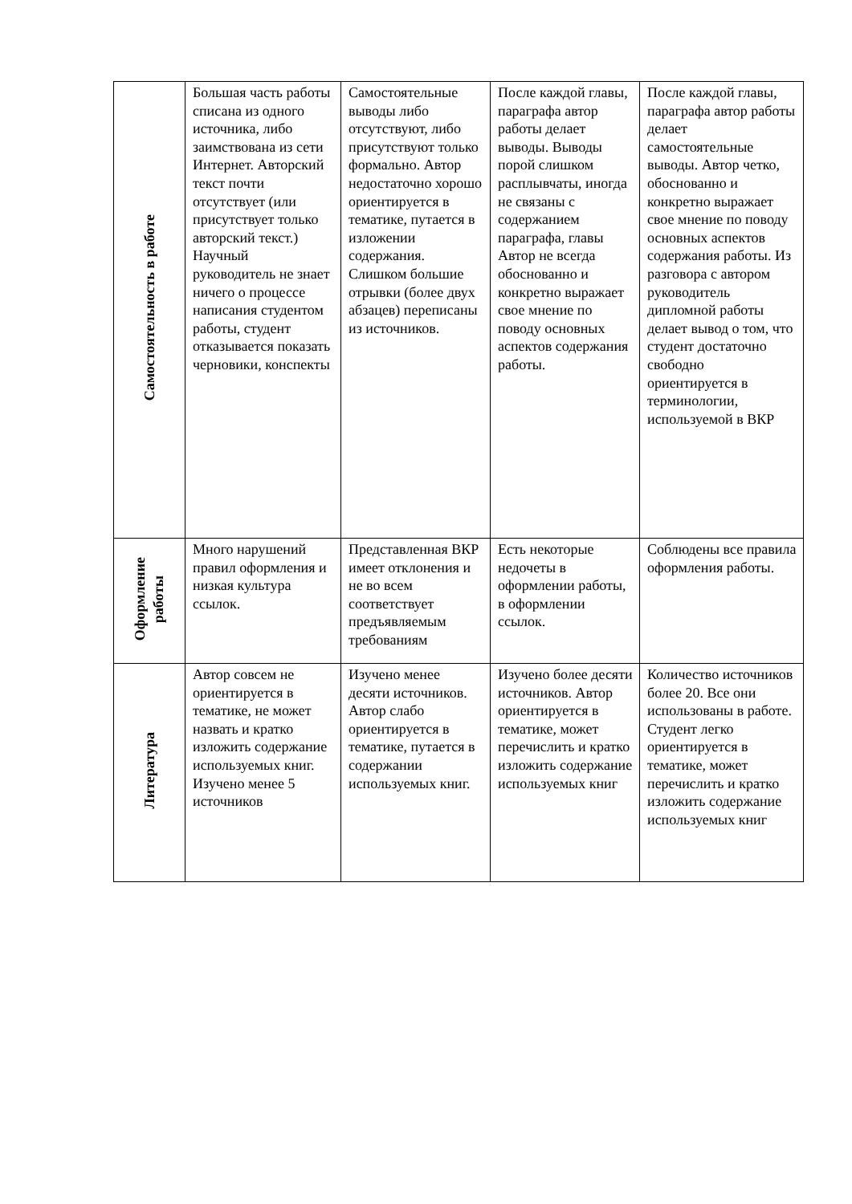| Самостоятельность в работе | Большая часть работы списана из одного источника, либо заимствована из сети Интернет. Авторский текст почти отсутствует (или присутствует только авторский текст.) Научный руководитель не знает ничего о процессе написания студентом работы, студент отказывается показать черновики, конспекты | Самостоятельные выводы либо отсутствуют, либо присутствуют только формально. Автор недостаточно хорошо ориентируется в тематике, путается в изложении содержания. Слишком большие отрывки (более двух абзацев) переписаны из источников. | После каждой главы, параграфа автор работы делает выводы. Выводы порой слишком расплывчаты, иногда не связаны с содержанием параграфа, главы Автор не всегда обоснованно и конкретно выражает свое мнение по поводу основных аспектов содержания работы. | После каждой главы, параграфа автор работы делает самостоятельные выводы. Автор четко, обоснованно и конкретно выражает свое мнение по поводу основных аспектов содержания работы. Из разговора с автором руководитель дипломной работы делает вывод о том, что студент достаточно свободно ориентируется в терминологии, используемой в ВКР |
| Оформление работы | Много нарушений правил оформления и низкая культура ссылок. | Представленная ВКР имеет отклонения и не во всем соответствует предъявляемым требованиям | Есть некоторые недочеты в оформлении работы, в оформлении ссылок. | Соблюдены все правила оформления работы. |
| Литература | Автор совсем не ориентируется в тематике, не может назвать и кратко изложить содержание используемых книг. Изучено менее 5 источников | Изучено менее десяти источников. Автор слабо ориентируется в тематике, путается в содержании используемых книг. | Изучено более десяти источников. Автор ориентируется в тематике, может перечислить и кратко изложить содержание используемых книг | Количество источников более 20. Все они использованы в работе. Студент легко ориентируется в тематике, может перечислить и кратко изложить содержание используемых книг |